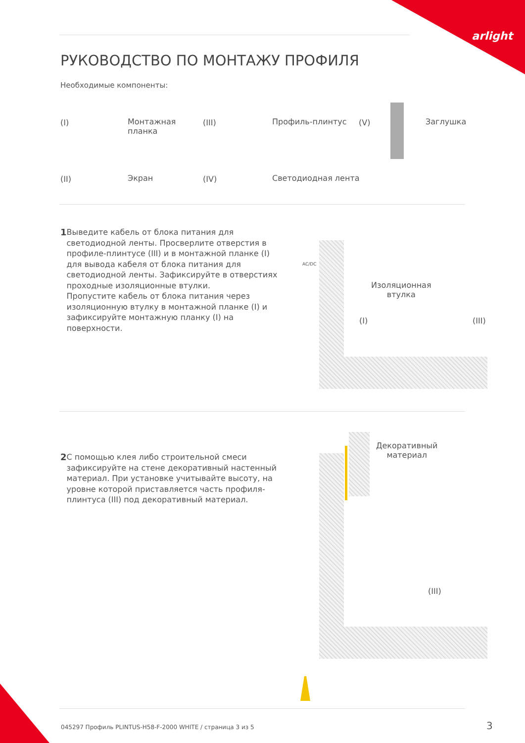arlight
РУКОВОДСТВО ПО МОНТАЖУ ПРОФИЛЯ
Необходимые компоненты:
(I)
Монтажная
планка
(III) Профиль-плинтус (V) Заглушка
(II) Экран (IV) Светодиодная лента
1 Выведите кабель от блока питания для светодиодной ленты. Просверлите отверстия в профиле-плинтусе (III) и в монтажной планке (I) для вывода кабеля от блока питания для светодиодной ленты. Зафиксируйте в отверстиях проходные изоляционные втулки.
Пропустите кабель от блока питания через изоляционную втулку в монтажной планке (I) и зафиксируйте монтажную планку (I) на поверхности.
Изоляционная
втулка
(I) (III)
AC/DC
2 С помощью клея либо строительной смеси зафиксируйте на стене декоративный настенный материал. При установке учитывайте высоту, на уровне которой приставляется часть профиля-плинтуса (III) под декоративный материал.
Декоративный
материал
(III)
045297 Профиль PLINTUS-H58-F-2000 WHITE / страница 3 из 5
3